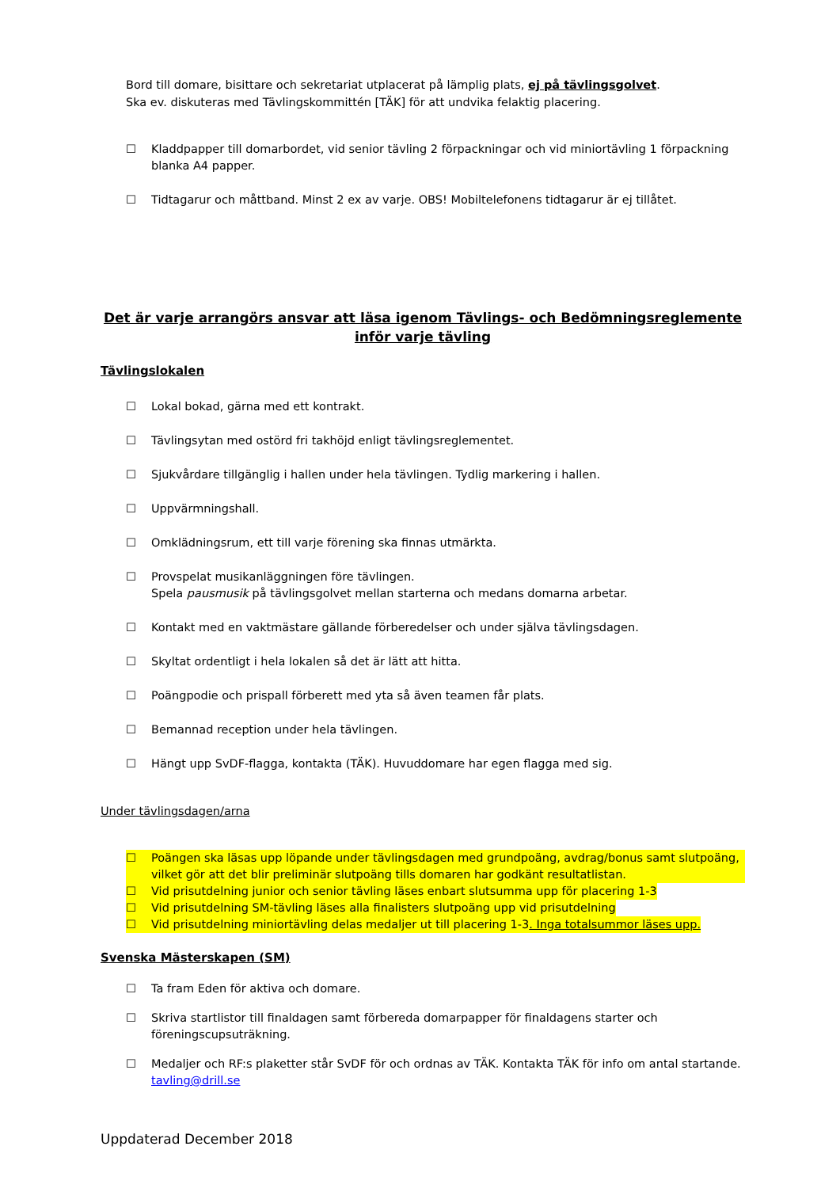Bord till domare, bisittare och sekretariat utplacerat på lämplig plats, ej på tävlingsgolvet.
Ska ev. diskuteras med Tävlingskommittén [TÄK] för att undvika felaktig placering.
☐ Kladdpapper till domarbordet, vid senior tävling 2 förpackningar och vid miniortävling 1 förpackning blanka A4 papper.
☐ Tidtagarur och måttband. Minst 2 ex av varje. OBS! Mobiltelefonens tidtagarur är ej tillåtet.
Det är varje arrangörs ansvar att läsa igenom Tävlings- och Bedömningsreglemente
inför varje tävling
Tävlingslokalen
☐ Lokal bokad, gärna med ett kontrakt.
☐ Tävlingsytan med ostörd fri takhöjd enligt tävlingsreglementet.
☐ Sjukvårdare tillgänglig i hallen under hela tävlingen. Tydlig markering i hallen.
☐ Uppvärmningshall.
☐ Omklädningsrum, ett till varje förening ska finnas utmärkta.
☐ Provspelat musikanläggningen före tävlingen.
Spela pausmusik på tävlingsgolvet mellan starterna och medans domarna arbetar.
☐ Kontakt med en vaktmästare gällande förberedelser och under själva tävlingsdagen.
☐ Skyltat ordentligt i hela lokalen så det är lätt att hitta.
☐ Poängpodie och prispall förberett med yta så även teamen får plats.
☐ Bemannad reception under hela tävlingen.
☐ Hängt upp SvDF-flagga, kontakta (TÄK). Huvuddomare har egen flagga med sig.
Under tävlingsdagen/arna
☐ Poängen ska läsas upp löpande under tävlingsdagen med grundpoäng, avdrag/bonus samt slutpoäng, vilket gör att det blir preliminär slutpoäng tills domaren har godkänt resultatlistan.
☐ Vid prisutdelning junior och senior tävling läses enbart slutsumma upp för placering 1-3
☐ Vid prisutdelning SM-tävling läses alla finalisters slutpoäng upp vid prisutdelning
☐ Vid prisutdelning miniortävling delas medaljer ut till placering 1-3. Inga totalsummor läses upp.
Svenska Mästerskapen (SM)
☐ Ta fram Eden för aktiva och domare.
☐ Skriva startlistor till finaldagen samt förbereda domarpapper för finaldagens starter och föreningscupsuträkning.
☐ Medaljer och RF:s plaketter står SvDF för och ordnas av TÄK. Kontakta TÄK för info om antal startande. tavling@drill.se
Uppdaterad December 2018